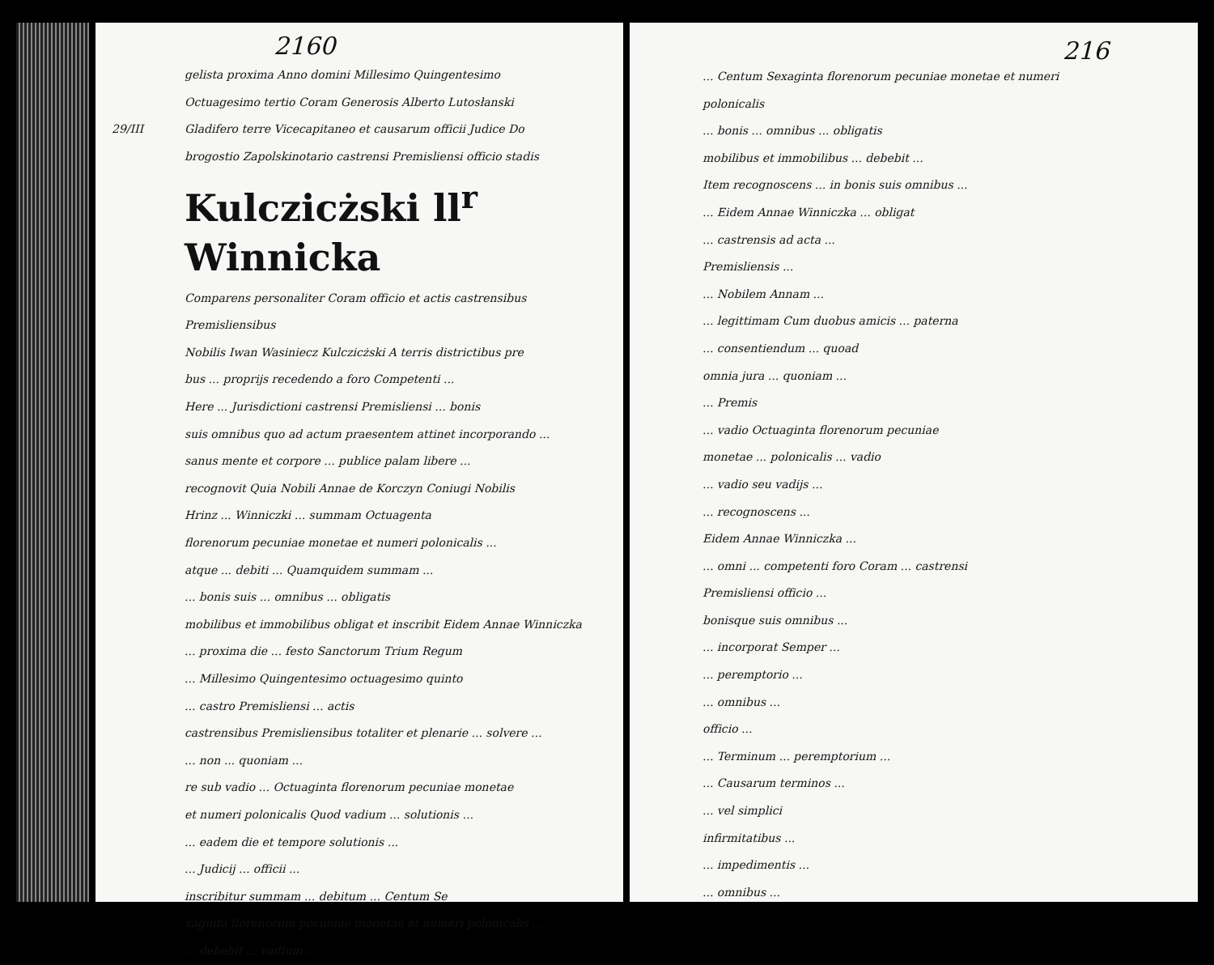2160
gelista proxima Anno domini Millesimo Quingentesimo
Octuagesimo tertio Coram Generosis Alberto Lutosłanski
29/III Gladifero terre Vicecapitaneo et causarum officii Judice Do
brogostio Zapolskinotario castrensi Premisliensi officio stadis
Kulczicżski ll<sup>r</sup> Winnicka
Comparens personaliter Coram officio et actis castrensibus Premisliensibus
Nobilis Iwan Wasiniecz Kulczicżski A terris districtibus pre
bus ... proprijs recedendo a foro Competenti ...
Here ... Jurisdictioni castrensi Premisliensi ... bonis
suis omnibus quo ad actum praesentem attinet incorporando ...
sanus mente et corpore ... publice palam libere ...
recognovit Quia Nobili Annae de Korczyn Coniugi Nobilis
Hrinz ... Winniczki ... summam Octuagenta
florenorum pecuniae monetae et numeri polonicalis ...
atque ... debiti ... Quamquidem summam ...
... bonis suis ... omnibus ... obligatis
mobilibus et immobilibus obligat et inscribit Eidem Annae Winniczka
... proxima die ... festo Sanctorum Trium Regum
... Millesimo Quingentesimo octuagesimo quinto
... castro Premisliensi ... actis
castrensibus Premisliensibus totaliter et plenarie ... solvere ...
... non ... quoniam ...
re sub vadio ... Octuaginta florenorum pecuniae monetae
et numeri polonicalis Quod vadium ... solutionis ...
... eadem die et tempore solutionis ...
... Judicij ... officii ...
inscribitur summam ... debitum ... Centum Se
xaginta florenorum pecuniae monetae et numeri polonicalis ...
... debebit ... vadium ...
216
... Centum Sexaginta florenorum pecuniae monetae et numeri polonicalis
... bonis ... omnibus ... obligatis
mobilibus et immobilibus ... debebit ...
Item recognoscens ... in bonis suis omnibus ...
... Eidem Annae Winniczka ... obligat
... castrensis ad acta ...
Premisliensis ...
... Nobilem Annam ...
... legittimam Cum duobus amicis ... paterna
... consentiendum ... quoad
omnia jura ... quoniam ...
... Premis
... vadio Octuaginta florenorum pecuniae
monetae ... polonicalis ... vadio
... vadio seu vadijs ...
... recognoscens ...
Eidem Annae Winniczka ...
... omni ... competenti foro Coram ... castrensi
Premisliensi officio ...
bonisque suis omnibus ...
... incorporat Semper ...
... peremptorio ...
... omnibus ...
officio ...
... Terminum ... peremptorium ...
... Causarum terminos ...
... vel simplici
infirmitatibus ...
... impedimentis ...
... omnibus ...